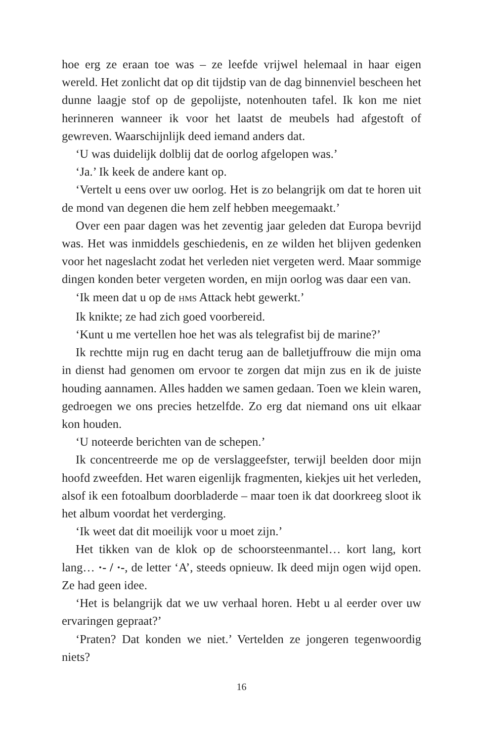hoe erg ze eraan toe was – ze leefde vrijwel helemaal in haar eigen wereld. Het zonlicht dat op dit tijdstip van de dag binnenviel bescheen het dunne laagje stof op de gepolijste, notenhouten tafel. Ik kon me niet herinneren wanneer ik voor het laatst de meubels had afgestoft of gewreven. Waarschijnlijk deed iemand anders dat.
‘U was duidelijk dolblij dat de oorlog afgelopen was.’
‘Ja.’ Ik keek de andere kant op.
‘Vertelt u eens over uw oorlog. Het is zo belangrijk om dat te horen uit de mond van degenen die hem zelf hebben meegemaakt.’
Over een paar dagen was het zeventig jaar geleden dat Europa bevrijd was. Het was inmiddels geschiedenis, en ze wilden het blijven gedenken voor het nageslacht zodat het verleden niet vergeten werd. Maar sommige dingen konden beter vergeten worden, en mijn oorlog was daar een van.
‘Ik meen dat u op de HMS Attack hebt gewerkt.’
Ik knikte; ze had zich goed voorbereid.
‘Kunt u me vertellen hoe het was als telegrafist bij de marine?’
Ik rechtte mijn rug en dacht terug aan de balletjuffrouw die mijn oma in dienst had genomen om ervoor te zorgen dat mijn zus en ik de juiste houding aannamen. Alles hadden we samen gedaan. Toen we klein waren, gedroegen we ons precies hetzelfde. Zo erg dat niemand ons uit elkaar kon houden.
‘U noteerde berichten van de schepen.’
Ik concentreerde me op de verslaggeefster, terwijl beelden door mijn hoofd zweefden. Het waren eigenlijk fragmenten, kiekjes uit het verleden, alsof ik een fotoalbum doorbladerde – maar toen ik dat doorkreeg sloot ik het album voordat het verderging.
‘Ik weet dat dit moeilijk voor u moet zijn.’
Het tikken van de klok op de schoorsteenmantel… kort lang, kort lang… ·- / ·-, de letter ‘A’, steeds opnieuw. Ik deed mijn ogen wijd open. Ze had geen idee.
‘Het is belangrijk dat we uw verhaal horen. Hebt u al eerder over uw ervaringen gepraat?’
‘Praten? Dat konden we niet.’ Vertelden ze jongeren tegenwoordig niets?
16